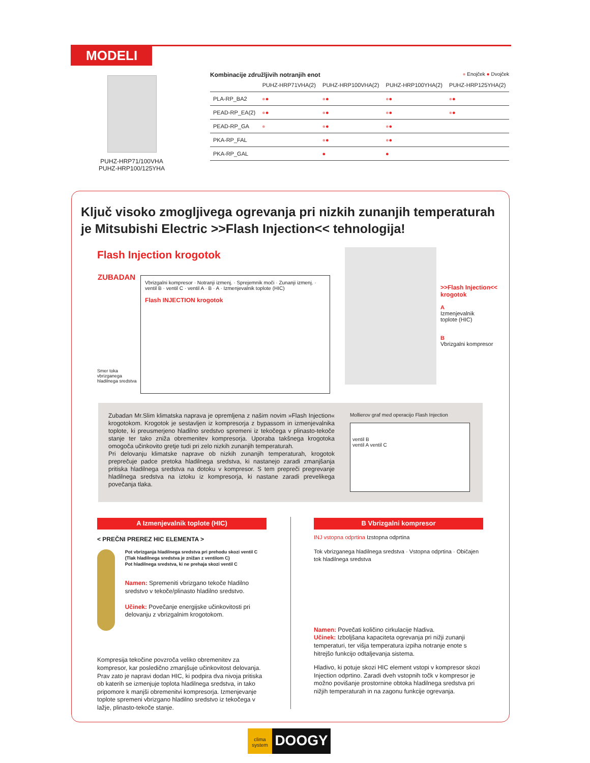MODELI
PUHZ-HRP71/100VHA
PUHZ-HRP100/125YHA
Kombinacije združljivih notranjih enot ● Enojček ● Dvojček
| | PUHZ-HRP71VHA(2) | PUHZ-HRP100VHA(2) | PUHZ-HRP100YHA(2) | PUHZ-HRP125YHA(2) |
| --- | --- | --- | --- | --- |
| PLA-RP_BA2 | ● ● | ● ● | ● ● | ● ● |
| PEAD-RP_EA(2) | ● ● | ● ● | ● ● | ● ● |
| PEAD-RP_GA | ● | ● ● | ● ● | |
| PKA-RP_FAL | | ● ● | ● ● | |
| PKA-RP_GAL | | ● | ● | |
Ključ visoko zmogljivega ogrevanja pri nizkih zunanjih temperaturah je Mitsubishi Electric >>Flash Injection<< tehnologija!
Flash Injection krogotok
ZUBADAN
Vbrizgalni kompresor · Notranji izmenj. · Sprejemnik moči · Zunanji izmenj. · ventil B · ventil C · ventil A · B · A · Izmenjevalnik toplote (HIC)
Flash INJECTION krogotok
Smer toka
vbrizganega
hladilnega sredstva
>>Flash Injection<<
krogotok
A
Izmenjevalnik
toplote (HIC)
B
Vbrizgalni kompresor
Zubadan Mr.Slim klimatska naprava je opremljena z našim novim »Flash Injection« krogotokom. Krogotok je sestavljen iz kompresorja z bypassom in izmenjevalnika toplote, ki preusmerjeno hladilno sredstvo spremeni iz tekočega v plinasto-tekoče stanje ter tako zniža obremenitev kompresorja. Uporaba takšnega krogotoka omogoča učinkovito gretje tudi pri zelo nizkih zunanjih temperaturah.
Pri delovanju klimatske naprave ob nizkih zunanjih temperaturah, krogotok preprečuje padce pretoka hladilnega sredstva, ki nastanejo zaradi zmanjšanja pritiska hladilnega sredstva na dotoku v kompresor. S tem prepreči pregrevanje hladilnega sredstva na iztoku iz kompresorja, ki nastane zaradi prevelikega povečanja tlaka.
Mollierov graf med operacijo Flash Injection
ventil B
ventil A ventil C
A Izmenjevalnik toplote (HIC)
< PREČNI PREREZ HIC ELEMENTA >
Pot vbrizganja hladilnega sredstva pri prehodu skozi ventil C (Tlak hladilnega sredstva je znižan z ventilom C)
Pot hladilnega sredstva, ki ne prehaja skozi ventil C
Namen: Spremeniti vbrizgano tekoče hladilno sredstvo v tekoče/plinasto hladilno sredstvo.
Učinek: Povečanje energijske učinkovitosti pri delovanju z vbrizgalnim krogotokom.
Kompresija tekočine povzroča veliko obremenitev za kompresor, kar posledično zmanjšuje učinkovitost delovanja. Prav zato je napravi dodan HIC, ki podpira dva nivoja pritiska ob katerih se izmenjuje toplota hladilnega sredstva, in tako pripomore k manjši obremenitvi kompresorja. Izmenjevanje toplote spremeni vbrizgano hladilno sredstvo iz tekočega v lažje, plinasto-tekoče stanje.
B Vbrizgalni kompresor
INJ vstopna odprtina Izstopna odprtina
Tok vbrizganega hladilnega sredstva · Vstopna odprtina · Običajen tok hladilnega sredstva
Namen: Povečati količino cirkulacije hladiva.
Učinek: Izboljšana kapaciteta ogrevanja pri nižji zunanji temperaturi, ter višja temperatura izpiha notranje enote s hitrejšo funkcijo odtaljevanja sistema.
Hladivo, ki potuje skozi HIC element vstopi v kompresor skozi Injection odprtino. Zaradi dveh vstopnih točk v kompresor je možno povišanje prostornine obtoka hladilnega sredstva pri nižjih temperaturah in na zagonu funkcije ogrevanja.
clima system
DOOGY